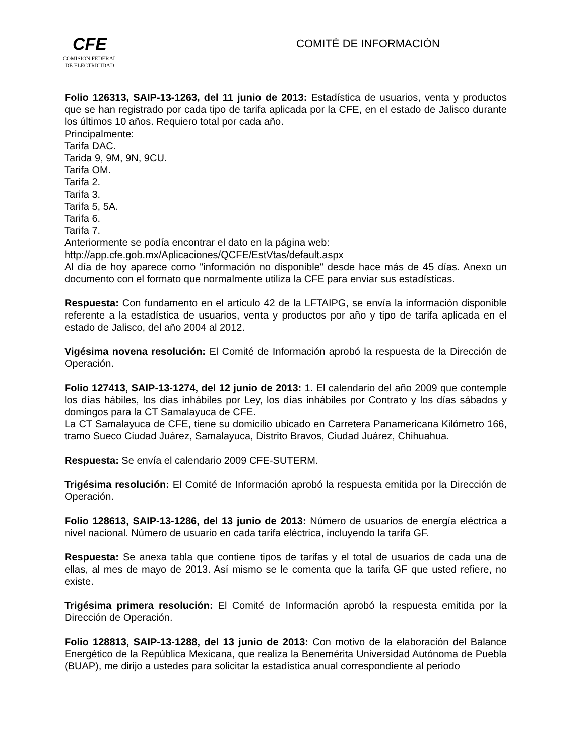CFE
COMISION FEDERAL
DE ELECTRICIDAD
COMITÉ DE INFORMACIÓN
Folio 126313, SAIP-13-1263, del 11 junio de 2013: Estadística de usuarios, venta y productos que se han registrado por cada tipo de tarifa aplicada por la CFE, en el estado de Jalisco durante los últimos 10 años. Requiero total por cada año.
Principalmente:
Tarifa DAC.
Tarida 9, 9M, 9N, 9CU.
Tarifa OM.
Tarifa 2.
Tarifa 3.
Tarifa 5, 5A.
Tarifa 6.
Tarifa 7.
Anteriormente se podía encontrar el dato en la página web:
http://app.cfe.gob.mx/Aplicaciones/QCFE/EstVtas/default.aspx
Al día de hoy aparece como "información no disponible" desde hace más de 45 días. Anexo un documento con el formato que normalmente utiliza la CFE para enviar sus estadísticas.
Respuesta: Con fundamento en el artículo 42 de la LFTAIPG, se envía la información disponible referente a la estadística de usuarios, venta y productos por año y tipo de tarifa aplicada en el estado de Jalisco, del año 2004 al 2012.
Vigésima novena resolución: El Comité de Información aprobó la respuesta de la Dirección de Operación.
Folio 127413, SAIP-13-1274, del 12 junio de 2013: 1. El calendario del año 2009 que contemple los días hábiles, los dias inhábiles por Ley, los días inhábiles por Contrato y los días sábados y domingos para la CT Samalayuca de CFE.
La CT Samalayuca de CFE, tiene su domicilio ubicado en Carretera Panamericana Kilómetro 166, tramo Sueco Ciudad Juárez, Samalayuca, Distrito Bravos, Ciudad Juárez, Chihuahua.
Respuesta: Se envía el calendario 2009 CFE-SUTERM.
Trigésima resolución: El Comité de Información aprobó la respuesta emitida por la Dirección de Operación.
Folio 128613, SAIP-13-1286, del 13 junio de 2013: Número de usuarios de energía eléctrica a nivel nacional. Número de usuario en cada tarifa eléctrica, incluyendo la tarifa GF.
Respuesta: Se anexa tabla que contiene tipos de tarifas y el total de usuarios de cada una de ellas, al mes de mayo de 2013. Así mismo se le comenta que la tarifa GF que usted refiere, no existe.
Trigésima primera resolución: El Comité de Información aprobó la respuesta emitida por la Dirección de Operación.
Folio 128813, SAIP-13-1288, del 13 junio de 2013: Con motivo de la elaboración del Balance Energético de la República Mexicana, que realiza la Benemérita Universidad Autónoma de Puebla (BUAP), me dirijo a ustedes para solicitar la estadística anual correspondiente al periodo